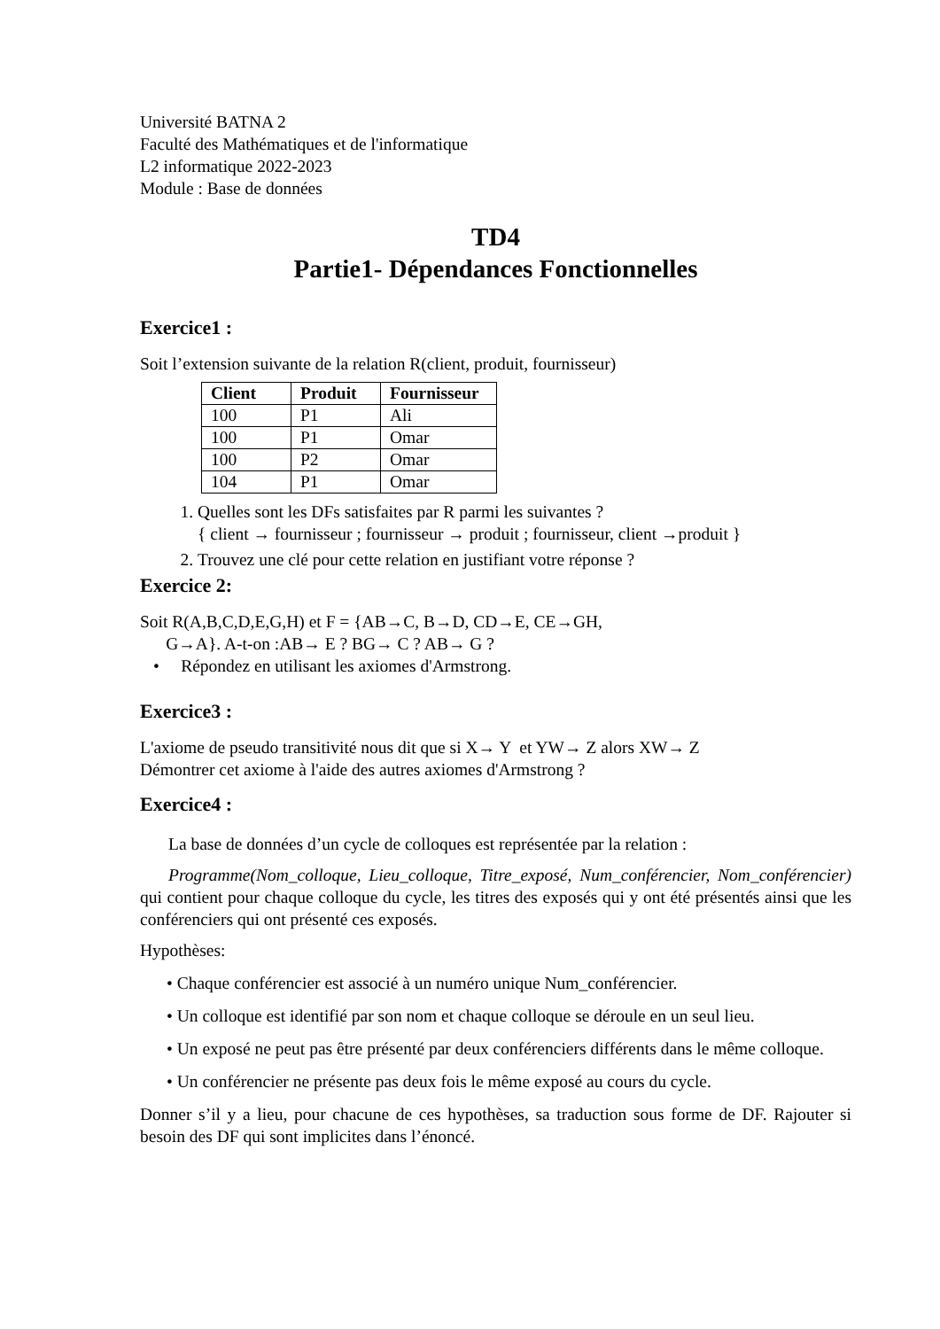Université BATNA 2
Faculté des Mathématiques et de l'informatique
L2 informatique 2022-2023
Module : Base de données
TD4
Partie1- Dépendances Fonctionnelles
Exercice1 :
Soit l’extension suivante de la relation R(client, produit, fournisseur)
| Client | Produit | Fournisseur |
| --- | --- | --- |
| 100 | P1 | Ali |
| 100 | P1 | Omar |
| 100 | P2 | Omar |
| 104 | P1 | Omar |
1. Quelles sont les DFs satisfaites par R parmi les suivantes ?
{ client → fournisseur ; fournisseur → produit ; fournisseur, client →produit }
2. Trouvez une clé pour cette relation en justifiant votre réponse ?
Exercice 2:
Soit R(A,B,C,D,E,G,H) et F = {AB→C, B→D, CD→E, CE→GH,
G→A}. A-t-on :AB→ E ? BG→ C ? AB→ G ?
• Répondez en utilisant les axiomes d'Armstrong.
Exercice3 :
L'axiome de pseudo transitivité nous dit que si X→ Y et YW→ Z alors XW→ Z
Démontrer cet axiome à l'aide des autres axiomes d'Armstrong ?
Exercice4 :
La base de données d’un cycle de colloques est représentée par la relation :
Programme(Nom_colloque, Lieu_colloque, Titre_exposé, Num_conférencier, Nom_conférencier) qui contient pour chaque colloque du cycle, les titres des exposés qui y ont été présentés ainsi que les conférenciers qui ont présenté ces exposés.
Hypothèses:
• Chaque conférencier est associé à un numéro unique Num_conférencier.
• Un colloque est identifié par son nom et chaque colloque se déroule en un seul lieu.
• Un exposé ne peut pas être présenté par deux conférenciers différents dans le même colloque.
• Un conférencier ne présente pas deux fois le même exposé au cours du cycle.
Donner s’il y a lieu, pour chacune de ces hypothèses, sa traduction sous forme de DF. Rajouter si besoin des DF qui sont implicites dans l’énoncé.